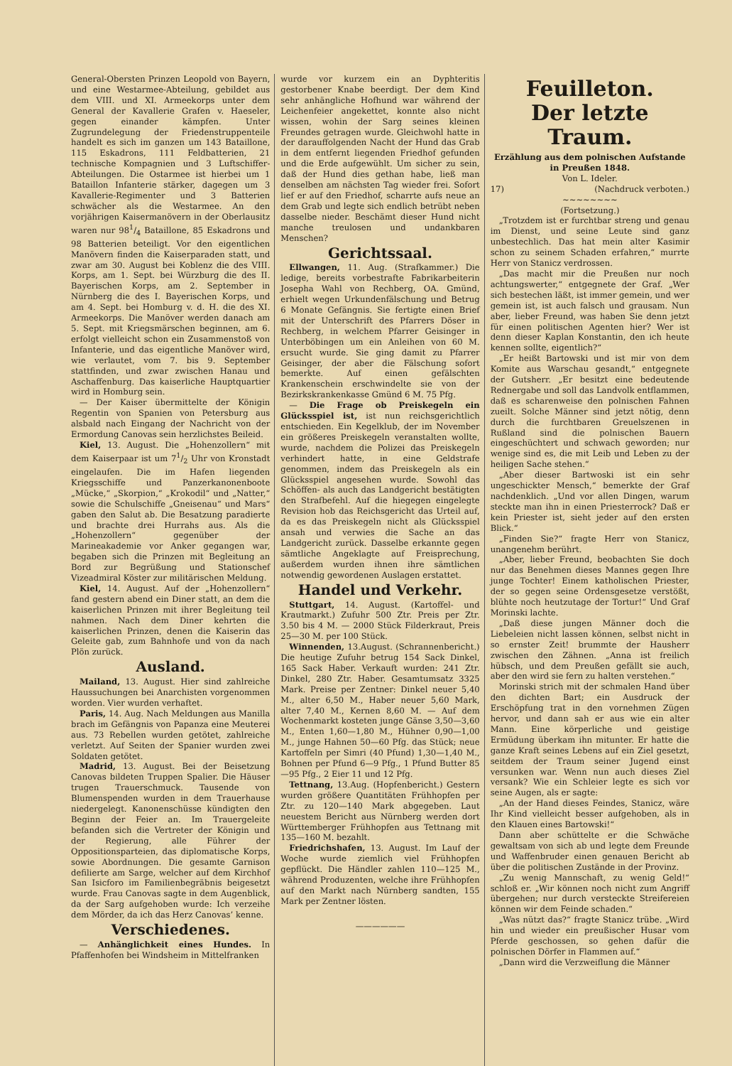General-Obersten Prinzen Leopold von Bayern, und eine Westarmee-Abteilung, gebildet aus dem VIII. und XI. Armeekorps unter dem General der Kavallerie Grafen v. Haeseler, gegen einander kämpfen. Unter Zugrundelegung der Friedenstruppenteile handelt es sich im ganzen um 143 Bataillone, 115 Eskadrons, 111 Feldbatterien, 21 technische Kompagnien und 3 Luftschiffer-Abteilungen. Die Ostarmee ist hierbei um 1 Bataillon Infanterie stärker, dagegen um 3 Kavallerie-Regimenter und 3 Batterien schwächer als die Westarmee. An den vorjährigen Kaisermanövern in der Oberlausitz waren nur 981/4 Bataillone, 85 Eskadrons und 98 Batterien beteiligt. Vor den eigentlichen Manövern finden die Kaiserparaden statt, und zwar am 30. August bei Koblenz die des VIII. Korps, am 1. Sept. bei Würzburg die des II. Bayerischen Korps, am 2. September in Nürnberg die des I. Bayerischen Korps, und am 4. Sept. bei Homburg v. d. H. die des XI. Armeekorps. Die Manöver werden danach am 5. Sept. mit Kriegsmärschen beginnen, am 6. erfolgt vielleicht schon ein Zusammenstoß von Infanterie, und das eigentliche Manöver wird, wie verlautet, vom 7. bis 9. September stattfinden, und zwar zwischen Hanau und Aschaffenburg. Das kaiserliche Hauptquartier wird in Homburg sein.
— Der Kaiser übermittelte der Königin Regentin von Spanien von Petersburg aus alsbald nach Eingang der Nachricht von der Ermordung Canovas sein herzlichstes Beileid.
Kiel, 13. August. Die „Hohenzollern“ mit dem Kaiserpaar ist um 71/2 Uhr von Kronstadt eingelaufen. Die im Hafen liegenden Kriegsschiffe und Panzerkanonenboote „Mücke,“ „Skorpion,“ „Krokodil“ und „Natter,“ sowie die Schulschiffe „Gneisenau“ und Mars“ gaben den Salut ab. Die Besatzung paradierte und brachte drei Hurrahs aus. Als die „Hohenzollern“ gegenüber der Marineakademie vor Anker gegangen war, begaben sich die Prinzen mit Begleitung an Bord zur Begrüßung und Stationschef Vizeadmiral Köster zur militärischen Meldung.
Kiel, 14. August. Auf der „Hohenzollern“ fand gestern abend ein Diner statt, an dem die kaiserlichen Prinzen mit ihrer Begleitung teil nahmen. Nach dem Diner kehrten die kaiserlichen Prinzen, denen die Kaiserin das Geleite gab, zum Bahnhofe und von da nach Plön zurück.
Ausland.
Mailand, 13. August. Hier sind zahlreiche Haussuchungen bei Anarchisten vorgenommen worden. Vier wurden verhaftet.
Paris, 14. Aug. Nach Meldungen aus Manilla brach im Gefängnis von Papanza eine Meuterei aus. 73 Rebellen wurden getötet, zahlreiche verletzt. Auf Seiten der Spanier wurden zwei Soldaten getötet.
Madrid, 13. August. Bei der Beisetzung Canovas bildeten Truppen Spalier. Die Häuser trugen Trauerschmuck. Tausende von Blumenspenden wurden in dem Trauerhause niedergelegt. Kanonenschüsse kündigten den Beginn der Feier an. Im Trauergeleite befanden sich die Vertreter der Königin und der Regierung, alle Führer der Oppositionsparteien, das diplomatische Korps, sowie Abordnungen. Die gesamte Garnison defilierte am Sarge, welcher auf dem Kirchhof San Isicforo im Familienbegräbnis beigesetzt wurde. Frau Canovas sagte in dem Augenblick, da der Sarg aufgehoben wurde: Ich verzeihe dem Mörder, da ich das Herz Canovas’ kenne.
Verschiedenes.
— Anhänglichkeit eines Hundes. In Pfaffenhofen bei Windsheim in Mittelfranken
wurde vor kurzem ein an Dyphteritis gestorbener Knabe beerdigt. Der dem Kind sehr anhängliche Hofhund war während der Leichenfeier angekettet, konnte also nicht wissen, wohin der Sarg seines kleinen Freundes getragen wurde. Gleichwohl hatte in der darauffolgenden Nacht der Hund das Grab in dem entfernt liegenden Friedhof gefunden und die Erde aufgewühlt. Um sicher zu sein, daß der Hund dies gethan habe, ließ man denselben am nächsten Tag wieder frei. Sofort lief er auf den Friedhof, scharrte aufs neue an dem Grab und legte sich endlich betrübt neben dasselbe nieder. Beschämt dieser Hund nicht manche treulosen und undankbaren Menschen?
Gerichtssaal.
Ellwangen, 11. Aug. (Strafkammer.) Die ledige, bereits vorbestrafte Fabrikarbeiterin Josepha Wahl von Rechberg, OA. Gmünd, erhielt wegen Urkundenfälschung und Betrug 6 Monate Gefängnis. Sie fertigte einen Brief mit der Unterschrift des Pfarrers Döser in Rechberg, in welchem Pfarrer Geisinger in Unterböbingen um ein Anleihen von 60 M. ersucht wurde. Sie ging damit zu Pfarrer Geisinger, der aber die Fälschung sofort bemerkte. Auf einen gefälschten Krankenschein erschwindelte sie von der Bezirkskrankenkasse Gmünd 6 M. 75 Pfg.
— Die Frage ob Preiskegeln ein Glücksspiel ist, ist nun reichsgerichtlich entschieden. Ein Kegelklub, der im November ein größeres Preiskegeln veranstalten wollte, wurde, nachdem die Polizei das Preiskegeln verhindert hatte, in eine Geldstrafe genommen, indem das Preiskegeln als ein Glücksspiel angesehen wurde. Sowohl das Schöffen- als auch das Landgericht bestätigten den Strafbefehl. Auf die hiegegen eingelegte Revision hob das Reichsgericht das Urteil auf, da es das Preiskegeln nicht als Glücksspiel ansah und verwies die Sache an das Landgericht zurück. Dasselbe erkannte gegen sämtliche Angeklagte auf Freisprechung, außerdem wurden ihnen ihre sämtlichen notwendig gewordenen Auslagen erstattet.
Handel und Verkehr.
Stuttgart, 14. August. (Kartoffel- und Krautmarkt.) Zufuhr 500 Ztr. Preis per Ztr. 3.50 bis 4 M. — 2000 Stück Filderkraut, Preis 25—30 M. per 100 Stück.
Winnenden, 13.August. (Schrannenbericht.) Die heutige Zufuhr betrug 154 Sack Dinkel, 165 Sack Haber. Verkauft wurden: 241 Ztr. Dinkel, 280 Ztr. Haber. Gesamtumsatz 3325 Mark. Preise per Zentner: Dinkel neuer 5,40 M., alter 6,50 M., Haber neuer 5,60 Mark, alter 7,40 M., Kernen 8,60 M. — Auf dem Wochenmarkt kosteten junge Gänse 3,50—3,60 M., Enten 1,60—1,80 M., Hühner 0,90—1,00 M., junge Hahnen 50—60 Pfg. das Stück; neue Kartoffeln per Simri (40 Pfund) 1,30—1,40 M., Bohnen per Pfund 6—9 Pfg., 1 Pfund Butter 85—95 Pfg., 2 Eier 11 und 12 Pfg.
Tettnang, 13.Aug. (Hopfenbericht.) Gestern wurden größere Quantitäten Frühhopfen per Ztr. zu 120—140 Mark abgegeben. Laut neuestem Bericht aus Nürnberg werden dort Württemberger Frühhopfen aus Tettnang mit 135—160 M. bezahlt.
Friedrichshafen, 13. August. Im Lauf der Woche wurde ziemlich viel Frühhopfen gepflückt. Die Händler zahlen 110—125 M., während Produzenten, welche ihre Frühhopfen auf den Markt nach Nürnberg sandten, 155 Mark per Zentner lösten.
——————
Feuilleton.
Der letzte Traum.
Erzählung aus dem polnischen Aufstande in Preußen 1848.
Von L. Ideler.
17) (Nachdruck verboten.)
~~~~~~~~
(Fortsetzung.)
„Trotzdem ist er furchtbar streng und genau im Dienst, und seine Leute sind ganz unbestechlich. Das hat mein alter Kasimir schon zu seinem Schaden erfahren,“ murrte Herr von Stanicz verdrossen.
„Das macht mir die Preußen nur noch achtungswerter,“ entgegnete der Graf. „Wer sich bestechen läßt, ist immer gemein, und wer gemein ist, ist auch falsch und grausam. Nun aber, lieber Freund, was haben Sie denn jetzt für einen politischen Agenten hier? Wer ist denn dieser Kaplan Konstantin, den ich heute kennen sollte, eigentlich?“
„Er heißt Bartowski und ist mir von dem Komite aus Warschau gesandt,“ entgegnete der Gutsherr. „Er besitzt eine bedeutende Rednergabe und soll das Landvolk entflammen, daß es scharenweise den polnischen Fahnen zueilt. Solche Männer sind jetzt nötig, denn durch die furchtbaren Greuelszenen in Rußland sind die polnischen Bauern eingeschüchtert und schwach geworden; nur wenige sind es, die mit Leib und Leben zu der heiligen Sache stehen.“
„Aber dieser Bartwoski ist ein sehr ungeschickter Mensch,“ bemerkte der Graf nachdenklich. „Und vor allen Dingen, warum steckte man ihn in einen Priesterrock? Daß er kein Priester ist, sieht jeder auf den ersten Blick.“
„Finden Sie?“ fragte Herr von Stanicz, unangenehm berührt.
„Aber, lieber Freund, beobachten Sie doch nur das Benehmen dieses Mannes gegen Ihre junge Tochter! Einem katholischen Priester, der so gegen seine Ordensgesetze verstößt, blühte noch heutzutage der Tortur!“ Und Graf Morinski lachte.
„Daß diese jungen Männer doch die Liebeleien nicht lassen können, selbst nicht in so ernster Zeit! brummte der Hausherr zwischen den Zähnen. „Anna ist freilich hübsch, und dem Preußen gefällt sie auch, aber den wird sie fern zu halten verstehen.“
Morinski strich mit der schmalen Hand über den dichten Bart; ein Ausdruck der Erschöpfung trat in den vornehmen Zügen hervor, und dann sah er aus wie ein alter Mann. Eine körperliche und geistige Ermüdung überkam ihn mitunter. Er hatte die ganze Kraft seines Lebens auf ein Ziel gesetzt, seitdem der Traum seiner Jugend einst versunken war. Wenn nun auch dieses Ziel versank? Wie ein Schleier legte es sich vor seine Augen, als er sagte:
„An der Hand dieses Feindes, Stanicz, wäre Ihr Kind vielleicht besser aufgehoben, als in den Klauen eines Bartowski!“
Dann aber schüttelte er die Schwäche gewaltsam von sich ab und legte dem Freunde und Waffenbruder einen genauen Bericht ab über die politischen Zustände in der Provinz.
„Zu wenig Mannschaft, zu wenig Geld!“ schloß er. „Wir können noch nicht zum Angriff übergehen; nur durch versteckte Streifereien können wir dem Feinde schaden.“
„Was nützt das?“ fragte Stanicz trübe. „Wird hin und wieder ein preußischer Husar vom Pferde geschossen, so gehen dafür die polnischen Dörfer in Flammen auf.“
„Dann wird die Verzweiflung die Männer